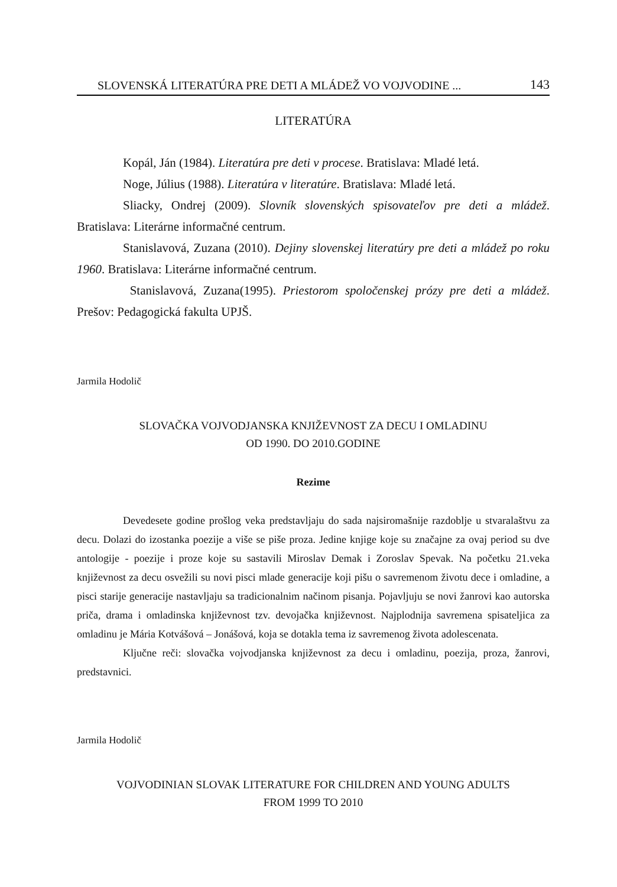SLOVENSKÁ LITERATÚRA PRE DETI A MLÁDEŽ VO VOJVODINE ... 143
LITERATÚRA
Kopál, Ján (1984). Literatúra pre deti v procese. Bratislava: Mladé letá.
Noge, Július (1988). Literatúra v literatúre. Bratislava: Mladé letá.
Sliacky, Ondrej (2009). Slovník slovenských spisovateľov pre deti a mládež. Bratislava: Literárne informačné centrum.
Stanislavová, Zuzana (2010). Dejiny slovenskej literatúry pre deti a mládež po roku 1960. Bratislava: Literárne informačné centrum.
Stanislavová, Zuzana(1995). Priestorom spoločenskej prózy pre deti a mládež. Prešov: Pedagogická fakulta UPJŠ.
Jarmila Hodolič
SLOVAČKA VOJVODJANSKA KNJIŽEVNOST ZA DECU I OMLADINU
OD 1990. DO 2010.GODINE
Rezime
Devedesete godine prošlog veka predstavljaju do sada najsiromašnije razdoblje u stvaralaštvu za decu. Dolazi do izostanka poezije a više se piše proza. Jedine knjige koje su značajne za ovaj period su dve antologije - poezije i proze koje su sastavili Miroslav Demak i Zoroslav Spevak. Na početku 21.veka književnost za decu osvežili su novi pisci mlade generacije koji pišu o savremenom životu dece i omladine, a pisci starije generacije nastavljaju sa tradicionalnim načinom pisanja. Pojavljuju se novi žanrovi kao autorska priča, drama i omladinska književnost tzv. devojačka književnost. Najplodnija savremena spisateljica za omladinu je Mária Kotvášová – Jonášová, koja se dotakla tema iz savremenog života adolescenata.
Ključne reči: slovačka vojvodjanska književnost za decu i omladinu, poezija, proza, žanrovi, predstavnici.
Jarmila Hodolič
VOJVODINIAN SLOVAK LITERATURE FOR CHILDREN AND YOUNG ADULTS
FROM 1999 TO 2010